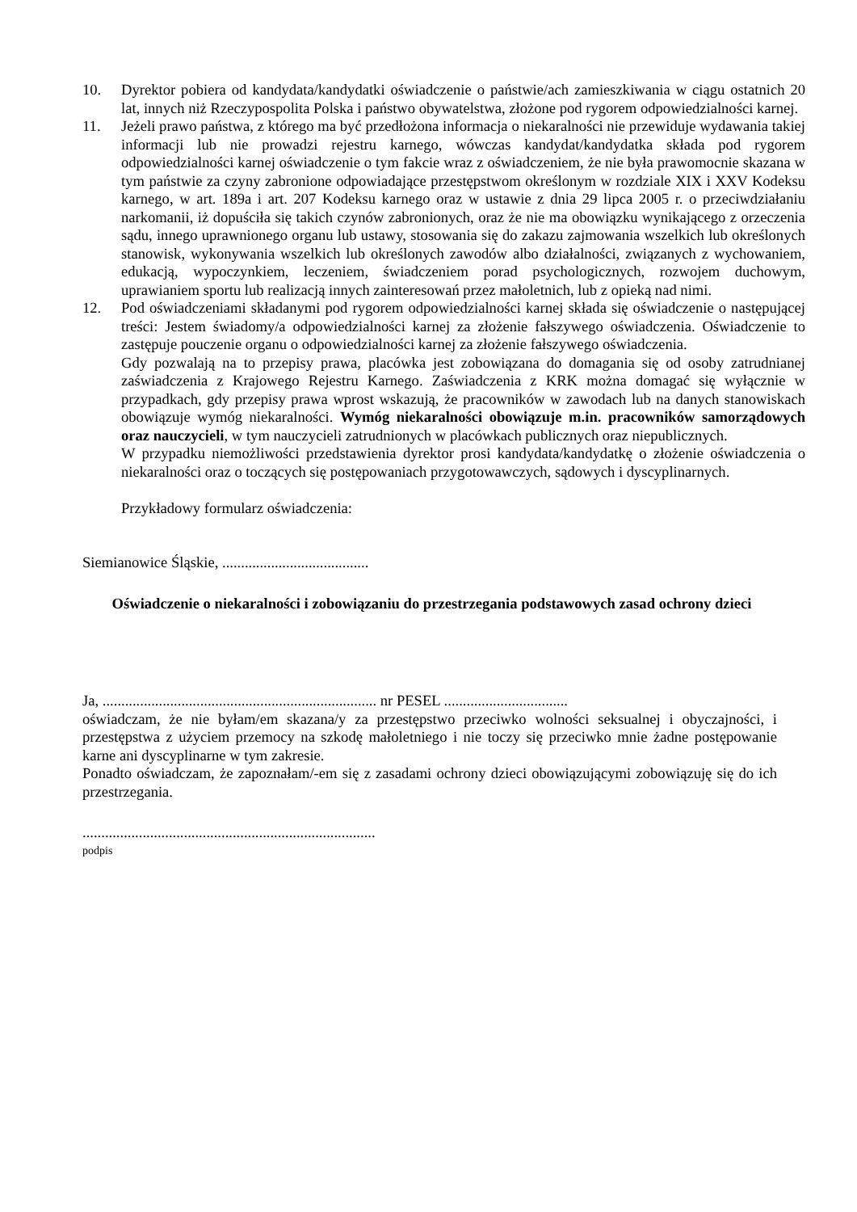10. Dyrektor pobiera od kandydata/kandydatki oświadczenie o państwie/ach zamieszkiwania w ciągu ostatnich 20 lat, innych niż Rzeczypospolita Polska i państwo obywatelstwa, złożone pod rygorem odpowiedzialności karnej.
11. Jeżeli prawo państwa, z którego ma być przedłożona informacja o niekaralności nie przewiduje wydawania takiej informacji lub nie prowadzi rejestru karnego, wówczas kandydat/kandydatka składa pod rygorem odpowiedzialności karnej oświadczenie o tym fakcie wraz z oświadczeniem, że nie była prawomocnie skazana w tym państwie za czyny zabronione odpowiadające przestępstwom określonym w rozdziale XIX i XXV Kodeksu karnego, w art. 189a i art. 207 Kodeksu karnego oraz w ustawie z dnia 29 lipca 2005 r. o przeciwdziałaniu narkomanii, iż dopuściła się takich czynów zabronionych, oraz że nie ma obowiązku wynikającego z orzeczenia sądu, innego uprawnionego organu lub ustawy, stosowania się do zakazu zajmowania wszelkich lub określonych stanowisk, wykonywania wszelkich lub określonych zawodów albo działalności, związanych z wychowaniem, edukacją, wypoczynkiem, leczeniem, świadczeniem porad psychologicznych, rozwojem duchowym, uprawianiem sportu lub realizacją innych zainteresowań przez małoletnich, lub z opieką nad nimi.
12. Pod oświadczeniami składanymi pod rygorem odpowiedzialności karnej składa się oświadczenie o następującej treści: Jestem świadomy/a odpowiedzialności karnej za złożenie fałszywego oświadczenia. Oświadczenie to zastępuje pouczenie organu o odpowiedzialności karnej za złożenie fałszywego oświadczenia.
Gdy pozwalają na to przepisy prawa, placówka jest zobowiązana do domagania się od osoby zatrudnianej zaświadczenia z Krajowego Rejestru Karnego. Zaświadczenia z KRK można domagać się wyłącznie w przypadkach, gdy przepisy prawa wprost wskazują, że pracowników w zawodach lub na danych stanowiskach obowiązuje wymóg niekaralności. Wymóg niekaralności obowiązuje m.in. pracowników samorządowych oraz nauczycieli, w tym nauczycieli zatrudnionych w placówkach publicznych oraz niepublicznych.
W przypadku niemożliwości przedstawienia dyrektor prosi kandydata/kandydatkę o złożenie oświadczenia o niekaralności oraz o toczących się postępowaniach przygotowawczych, sądowych i dyscyplinarnych.
Przykładowy formularz oświadczenia:
Siemianowice Śląskie, .......................................
Oświadczenie o niekaralności i zobowiązaniu do przestrzegania podstawowych zasad ochrony dzieci
Ja, ......................................................................... nr PESEL .................................
oświadczam, że nie byłam/em skazana/y za przestępstwo przeciwko wolności seksualnej i obyczajności, i przestępstwa z użyciem przemocy na szkodę małoletniego i nie toczy się przeciwko mnie żadne postępowanie karne ani dyscyplinarne w tym zakresie.
Ponadto oświadczam, że zapoznałam/-em się z zasadami ochrony dzieci obowiązującymi zobowiązuję się do ich przestrzegania.
..............................................................................
podpis